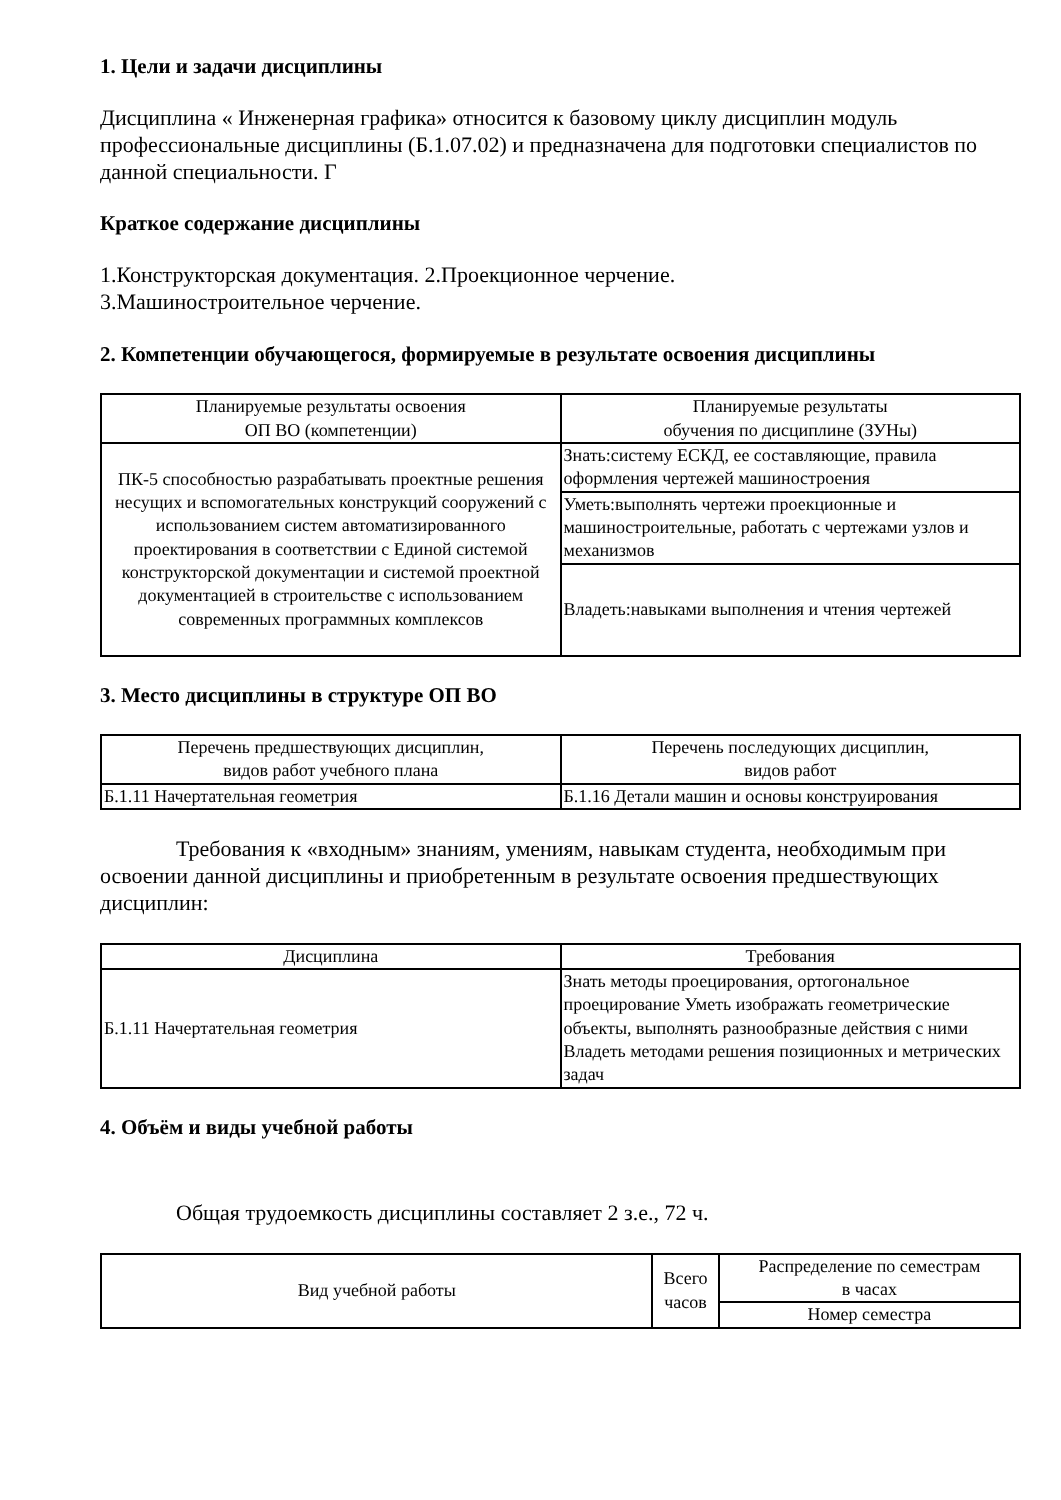1. Цели и задачи дисциплины
Дисциплина « Инженерная графика» относится к базовому циклу дисциплин модуль профессиональные дисциплины (Б.1.07.02) и предназначена для подготовки специалистов по данной специальности. Г
Краткое содержание дисциплины
1.Конструкторская документация. 2.Проекционное черчение.
3.Машиностроительное черчение.
2. Компетенции обучающегося, формируемые в результате освоения дисциплины
| Планируемые результаты освоения ОП ВО (компетенции) | Планируемые результаты обучения по дисциплине (ЗУНы) |
| --- | --- |
| ПК-5 способностью разрабатывать проектные решения несущих и вспомогательных конструкций сооружений с использованием систем автоматизированного проектирования в соответствии с Единой системой конструкторской документации и системой проектной документацией в строительстве с использованием современных программных комплексов | Знать:систему ЕСКД, ее составляющие, правила оформления чертежей машиностроения |
| | Уметь:выполнять чертежи проекционные и машиностроительные, работать с чертежами узлов и механизмов |
| | Владеть:навыками выполнения и чтения чертежей |
3. Место дисциплины в структуре ОП ВО
| Перечень предшествующих дисциплин, видов работ учебного плана | Перечень последующих дисциплин, видов работ |
| --- | --- |
| Б.1.11 Начертательная геометрия | Б.1.16 Детали машин и основы конструирования |
Требования к «входным» знаниям, умениям, навыкам студента, необходимым при освоении данной дисциплины и приобретенным в результате освоения предшествующих дисциплин:
| Дисциплина | Требования |
| --- | --- |
| Б.1.11 Начертательная геометрия | Знать методы проецирования, ортогональное проецирование Уметь изображать геометрические объекты, выполнять разнообразные действия с ними Владеть методами решения позиционных и метрических задач |
4. Объём и виды учебной работы
Общая трудоемкость дисциплины составляет 2 з.е., 72 ч.
| Вид учебной работы | Всего часов | Распределение по семестрам в часах |
| --- | --- | --- |
| | | Номер семестра |